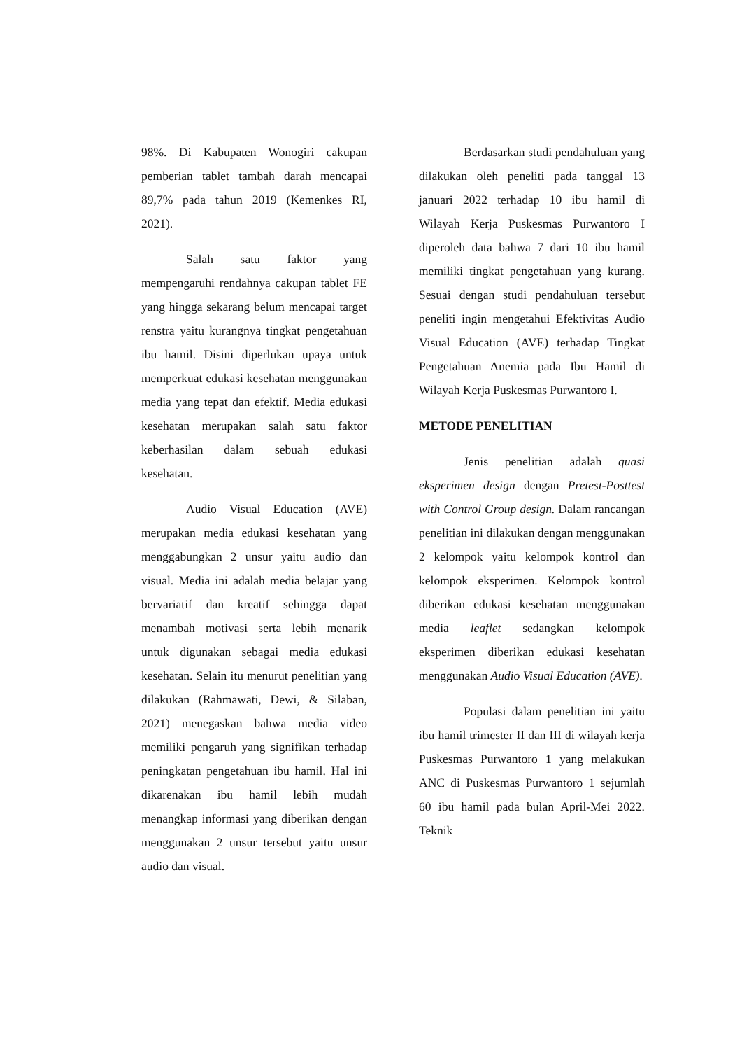98%. Di Kabupaten Wonogiri cakupan pemberian tablet tambah darah mencapai 89,7% pada tahun 2019 (Kemenkes RI, 2021).
Salah satu faktor yang mempengaruhi rendahnya cakupan tablet FE yang hingga sekarang belum mencapai target renstra yaitu kurangnya tingkat pengetahuan ibu hamil. Disini diperlukan upaya untuk memperkuat edukasi kesehatan menggunakan media yang tepat dan efektif. Media edukasi kesehatan merupakan salah satu faktor keberhasilan dalam sebuah edukasi kesehatan.
Audio Visual Education (AVE) merupakan media edukasi kesehatan yang menggabungkan 2 unsur yaitu audio dan visual. Media ini adalah media belajar yang bervariatif dan kreatif sehingga dapat menambah motivasi serta lebih menarik untuk digunakan sebagai media edukasi kesehatan. Selain itu menurut penelitian yang dilakukan (Rahmawati, Dewi, & Silaban, 2021) menegaskan bahwa media video memiliki pengaruh yang signifikan terhadap peningkatan pengetahuan ibu hamil. Hal ini dikarenakan ibu hamil lebih mudah menangkap informasi yang diberikan dengan menggunakan 2 unsur tersebut yaitu unsur audio dan visual.
Berdasarkan studi pendahuluan yang dilakukan oleh peneliti pada tanggal 13 januari 2022 terhadap 10 ibu hamil di Wilayah Kerja Puskesmas Purwantoro I diperoleh data bahwa 7 dari 10 ibu hamil memiliki tingkat pengetahuan yang kurang. Sesuai dengan studi pendahuluan tersebut peneliti ingin mengetahui Efektivitas Audio Visual Education (AVE) terhadap Tingkat Pengetahuan Anemia pada Ibu Hamil di Wilayah Kerja Puskesmas Purwantoro I.
METODE PENELITIAN
Jenis penelitian adalah quasi eksperimen design dengan Pretest-Posttest with Control Group design. Dalam rancangan penelitian ini dilakukan dengan menggunakan 2 kelompok yaitu kelompok kontrol dan kelompok eksperimen. Kelompok kontrol diberikan edukasi kesehatan menggunakan media leaflet sedangkan kelompok eksperimen diberikan edukasi kesehatan menggunakan Audio Visual Education (AVE).
Populasi dalam penelitian ini yaitu ibu hamil trimester II dan III di wilayah kerja Puskesmas Purwantoro 1 yang melakukan ANC di Puskesmas Purwantoro 1 sejumlah 60 ibu hamil pada bulan April-Mei 2022. Teknik